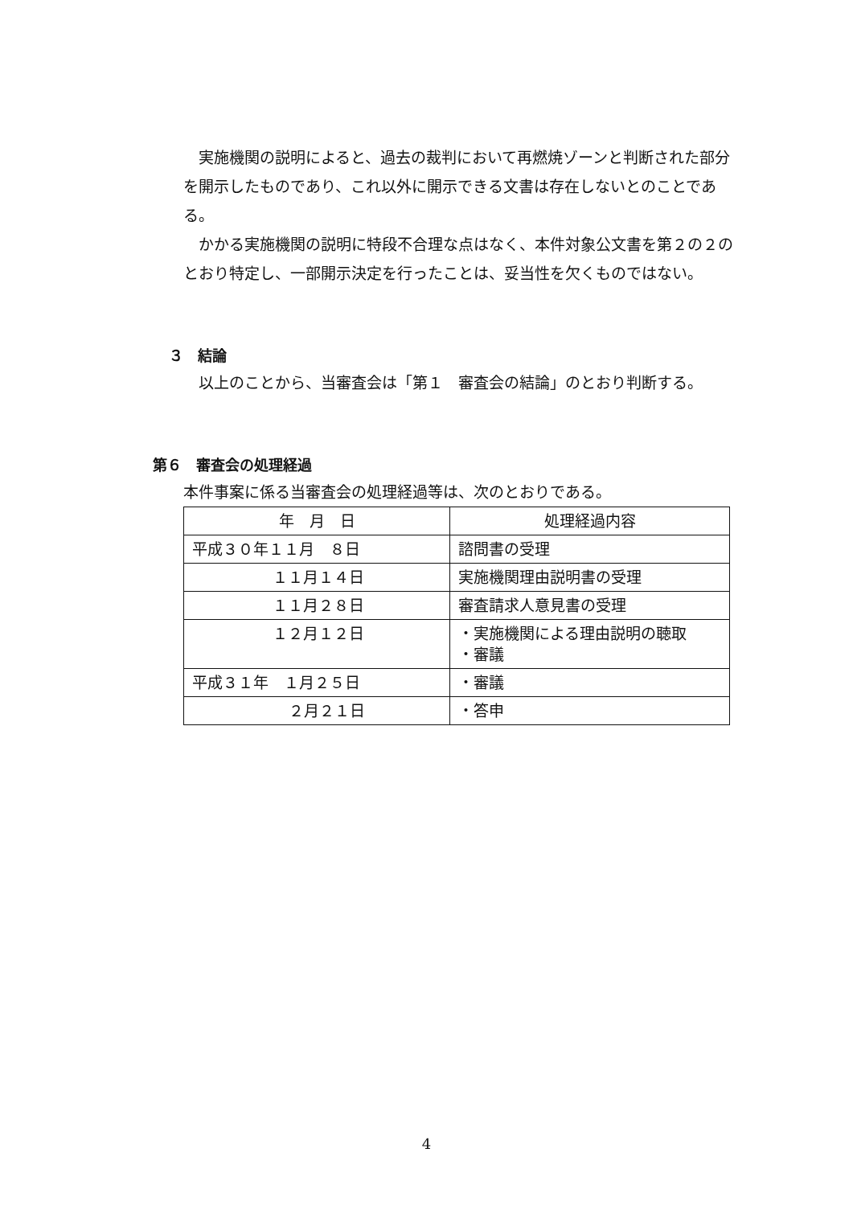実施機関の説明によると、過去の裁判において再燃焼ゾーンと判断された部分を開示したものであり、これ以外に開示できる文書は存在しないとのことである。
かかる実施機関の説明に特段不合理な点はなく、本件対象公文書を第２の２のとおり特定し、一部開示決定を行ったことは、妥当性を欠くものではない。
３　結論
以上のことから、当審査会は「第１　審査会の結論」のとおり判断する。
第６　審査会の処理経過
本件事案に係る当審査会の処理経過等は、次のとおりである。
| 年 月 日 | 処理経過内容 |
| 平成３０年１１月 ８日 | 諮問書の受理 |
| １１月１４日 | 実施機関理由説明書の受理 |
| １１月２８日 | 審査請求人意見書の受理 |
| １２月１２日 | ・実施機関による理由説明の聴取 ・審議 |
| 平成３１年 １月２５日 | ・審議 |
| ２月２１日 | ・答申 |
4